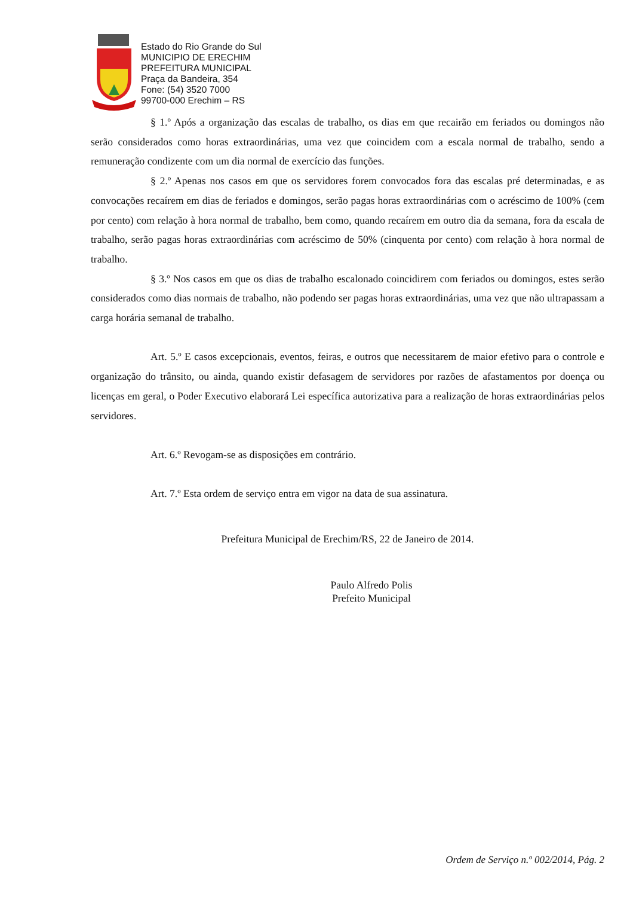Estado do Rio Grande do Sul
MUNICIPIO DE ERECHIM
PREFEITURA MUNICIPAL
Praça da Bandeira, 354
Fone: (54) 3520 7000
99700-000 Erechim – RS
§ 1.º Após a organização das escalas de trabalho, os dias em que recairão em feriados ou domingos não serão considerados como horas extraordinárias, uma vez que coincidem com a escala normal de trabalho, sendo a remuneração condizente com um dia normal de exercício das funções.
§ 2.º Apenas nos casos em que os servidores forem convocados fora das escalas pré determinadas, e as convocações recaírem em dias de feriados e domingos, serão pagas horas extraordinárias com o acréscimo de 100% (cem por cento) com relação à hora normal de trabalho, bem como, quando recaírem em outro dia da semana, fora da escala de trabalho, serão pagas horas extraordinárias com acréscimo de 50% (cinquenta por cento) com relação à hora normal de trabalho.
§ 3.º Nos casos em que os dias de trabalho escalonado coincidirem com feriados ou domingos, estes serão considerados como dias normais de trabalho, não podendo ser pagas horas extraordinárias, uma vez que não ultrapassam a carga horária semanal de trabalho.
Art. 5.º E casos excepcionais, eventos, feiras, e outros que necessitarem de maior efetivo para o controle e organização do trânsito, ou ainda, quando existir defasagem de servidores por razões de afastamentos por doença ou licenças em geral, o Poder Executivo elaborará Lei específica autorizativa para a realização de horas extraordinárias pelos servidores.
Art. 6.º Revogam-se as disposições em contrário.
Art. 7.º Esta ordem de serviço entra em vigor na data de sua assinatura.
Prefeitura Municipal de Erechim/RS, 22 de Janeiro de 2014.
Paulo Alfredo Polis
Prefeito Municipal
Ordem de Serviço n.º 002/2014, Pág. 2